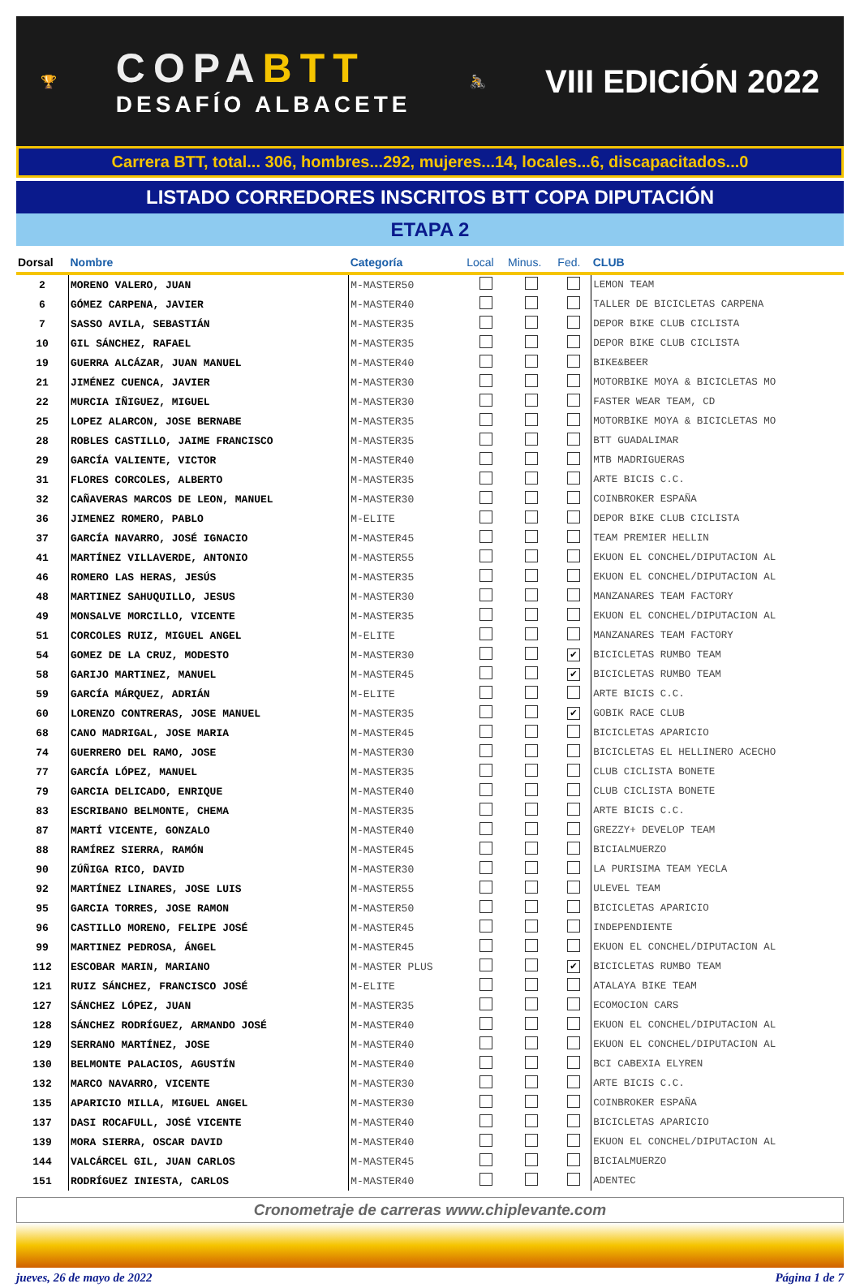🏆
COPABTT
DESAFÍO ALBACETE
🚴
VIII EDICIÓN 2022
Carrera BTT, total... 306, hombres...292, mujeres...14, locales...6, discapacitados...0
LISTADO CORREDORES INSCRITOS BTT COPA DIPUTACIÓN
ETAPA 2
| Dorsal | Nombre | Categoría | Local | Minus. | Fed. | CLUB |
| --- | --- | --- | --- | --- | --- | --- |
| 2 | MORENO VALERO, JUAN | M-MASTER50 | | | | LEMON TEAM |
| 6 | GÓMEZ CARPENA, JAVIER | M-MASTER40 | | | | TALLER DE BICICLETAS CARPENA |
| 7 | SASSO AVILA, SEBASTIÁN | M-MASTER35 | | | | DEPOR BIKE CLUB CICLISTA |
| 10 | GIL SÁNCHEZ, RAFAEL | M-MASTER35 | | | | DEPOR BIKE CLUB CICLISTA |
| 19 | GUERRA ALCÁZAR, JUAN MANUEL | M-MASTER40 | | | | BIKE&BEER |
| 21 | JIMÉNEZ CUENCA, JAVIER | M-MASTER30 | | | | MOTORBIKE MOYA & BICICLETAS MO |
| 22 | MURCIA IÑIGUEZ, MIGUEL | M-MASTER30 | | | | FASTER WEAR TEAM, CD |
| 25 | LOPEZ ALARCON, JOSE BERNABE | M-MASTER35 | | | | MOTORBIKE MOYA & BICICLETAS MO |
| 28 | ROBLES CASTILLO, JAIME FRANCISCO | M-MASTER35 | | | | BTT GUADALIMAR |
| 29 | GARCÍA VALIENTE, VICTOR | M-MASTER40 | | | | MTB MADRIGUERAS |
| 31 | FLORES CORCOLES, ALBERTO | M-MASTER35 | | | | ARTE BICIS C.C. |
| 32 | CAÑAVERAS MARCOS DE LEON, MANUEL | M-MASTER30 | | | | COINBROKER ESPAÑA |
| 36 | JIMENEZ ROMERO, PABLO | M-ELITE | | | | DEPOR BIKE CLUB CICLISTA |
| 37 | GARCÍA NAVARRO, JOSÉ IGNACIO | M-MASTER45 | | | | TEAM PREMIER HELLIN |
| 41 | MARTÍNEZ VILLAVERDE, ANTONIO | M-MASTER55 | | | | EKUON EL CONCHEL/DIPUTACION AL |
| 46 | ROMERO LAS HERAS, JESÚS | M-MASTER35 | | | | EKUON EL CONCHEL/DIPUTACION AL |
| 48 | MARTINEZ SAHUQUILLO, JESUS | M-MASTER30 | | | | MANZANARES TEAM FACTORY |
| 49 | MONSALVE MORCILLO, VICENTE | M-MASTER35 | | | | EKUON EL CONCHEL/DIPUTACION AL |
| 51 | CORCOLES RUIZ, MIGUEL ANGEL | M-ELITE | | | | MANZANARES TEAM FACTORY |
| 54 | GOMEZ DE LA CRUZ, MODESTO | M-MASTER30 | | | ✔ | BICICLETAS RUMBO TEAM |
| 58 | GARIJO MARTINEZ, MANUEL | M-MASTER45 | | | ✔ | BICICLETAS RUMBO TEAM |
| 59 | GARCÍA MÁRQUEZ, ADRIÁN | M-ELITE | | | | ARTE BICIS C.C. |
| 60 | LORENZO CONTRERAS, JOSE MANUEL | M-MASTER35 | | | ✔ | GOBIK RACE CLUB |
| 68 | CANO MADRIGAL, JOSE MARIA | M-MASTER45 | | | | BICICLETAS APARICIO |
| 74 | GUERRERO DEL RAMO, JOSE | M-MASTER30 | | | | BICICLETAS EL HELLINERO ACECHO |
| 77 | GARCÍA LÓPEZ, MANUEL | M-MASTER35 | | | | CLUB CICLISTA BONETE |
| 79 | GARCIA DELICADO, ENRIQUE | M-MASTER40 | | | | CLUB CICLISTA BONETE |
| 83 | ESCRIBANO BELMONTE, CHEMA | M-MASTER35 | | | | ARTE BICIS C.C. |
| 87 | MARTÍ VICENTE, GONZALO | M-MASTER40 | | | | GREZZY+ DEVELOP TEAM |
| 88 | RAMÍREZ SIERRA, RAMÓN | M-MASTER45 | | | | BICIALMUERZO |
| 90 | ZÚÑIGA RICO, DAVID | M-MASTER30 | | | | LA PURISIMA TEAM YECLA |
| 92 | MARTÍNEZ LINARES, JOSE LUIS | M-MASTER55 | | | | ULEVEL TEAM |
| 95 | GARCIA TORRES, JOSE RAMON | M-MASTER50 | | | | BICICLETAS APARICIO |
| 96 | CASTILLO MORENO, FELIPE JOSÉ | M-MASTER45 | | | | INDEPENDIENTE |
| 99 | MARTINEZ PEDROSA, ÁNGEL | M-MASTER45 | | | | EKUON EL CONCHEL/DIPUTACION AL |
| 112 | ESCOBAR MARIN, MARIANO | M-MASTER PLUS | | | ✔ | BICICLETAS RUMBO TEAM |
| 121 | RUIZ SÁNCHEZ, FRANCISCO JOSÉ | M-ELITE | | | | ATALAYA BIKE TEAM |
| 127 | SÁNCHEZ LÓPEZ, JUAN | M-MASTER35 | | | | ECOMOCION CARS |
| 128 | SÁNCHEZ RODRÍGUEZ, ARMANDO JOSÉ | M-MASTER40 | | | | EKUON EL CONCHEL/DIPUTACION AL |
| 129 | SERRANO MARTÍNEZ, JOSE | M-MASTER40 | | | | EKUON EL CONCHEL/DIPUTACION AL |
| 130 | BELMONTE PALACIOS, AGUSTÍN | M-MASTER40 | | | | BCI CABEXIA ELYREN |
| 132 | MARCO NAVARRO, VICENTE | M-MASTER30 | | | | ARTE BICIS C.C. |
| 135 | APARICIO MILLA, MIGUEL ANGEL | M-MASTER30 | | | | COINBROKER ESPAÑA |
| 137 | DASI ROCAFULL, JOSÉ VICENTE | M-MASTER40 | | | | BICICLETAS APARICIO |
| 139 | MORA SIERRA, OSCAR DAVID | M-MASTER40 | | | | EKUON EL CONCHEL/DIPUTACION AL |
| 144 | VALCÁRCEL GIL, JUAN CARLOS | M-MASTER45 | | | | BICIALMUERZO |
| 151 | RODRÍGUEZ INIESTA, CARLOS | M-MASTER40 | | | | ADENTEC |
Cronometraje de carreras www.chiplevante.com
jueves, 26 de mayo de 2022 Página 1 de 7